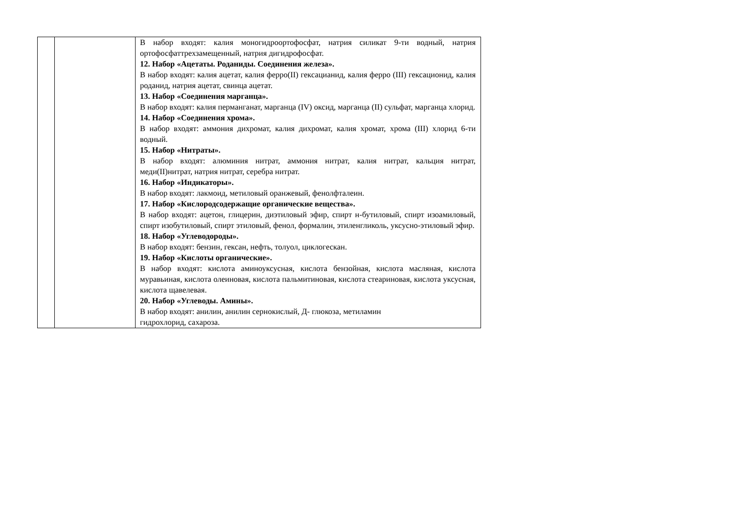| | | В набор входят: калия моногидроортофосфат, натрия силикат 9-ти водный, натрия ортофосфаттрехзамещенный, натрия дигидрофосфат. 12. Набор «Ацетаты. Роданиды. Соединения железа». В набор входят: калия ацетат, калия ферро(II) гексацианид, калия ферро (III) гексационид, калия роданид, натрия ацетат, свинца ацетат. 13. Набор «Соединения марганца». В набор входят: калия перманганат, марганца (IV) оксид, марганца (II) сульфат, марганца хлорид. 14. Набор «Соединения хрома». В набор входят: аммония дихромат, калия дихромат, калия хромат, хрома (III) хлорид 6-ти водный. 15. Набор «Нитраты». В набор входят: алюминия нитрат, аммония нитрат, калия нитрат, кальция нитрат, меди(II)нитрат, натрия нитрат, серебра нитрат. 16. Набор «Индикаторы». В набор входят: лакмоид, метиловый оранжевый, фенолфталеин. 17. Набор «Кислородсодержащие органические вещества». В набор входят: ацетон, глицерин, диэтиловый эфир, спирт н-бутиловый, спирт изоамиловый, спирт изобутиловый, спирт этиловый, фенол, формалин, этиленгликоль, уксусно-этиловый эфир. 18. Набор «Углеводороды». В набор входят: бензин, гексан, нефть, толуол, циклогескан. 19. Набор «Кислоты органические». В набор входят: кислота аминоуксусная, кислота бензойная, кислота масляная, кислота муравьиная, кислота олеиновая, кислота пальмитиновая, кислота стеариновая, кислота уксусная, кислота щавелевая. 20. Набор «Углеводы. Амины». В набор входят: анилин, анилин сернокислый, Д- глюкоза, метиламин гидрохлорид, сахароза. |